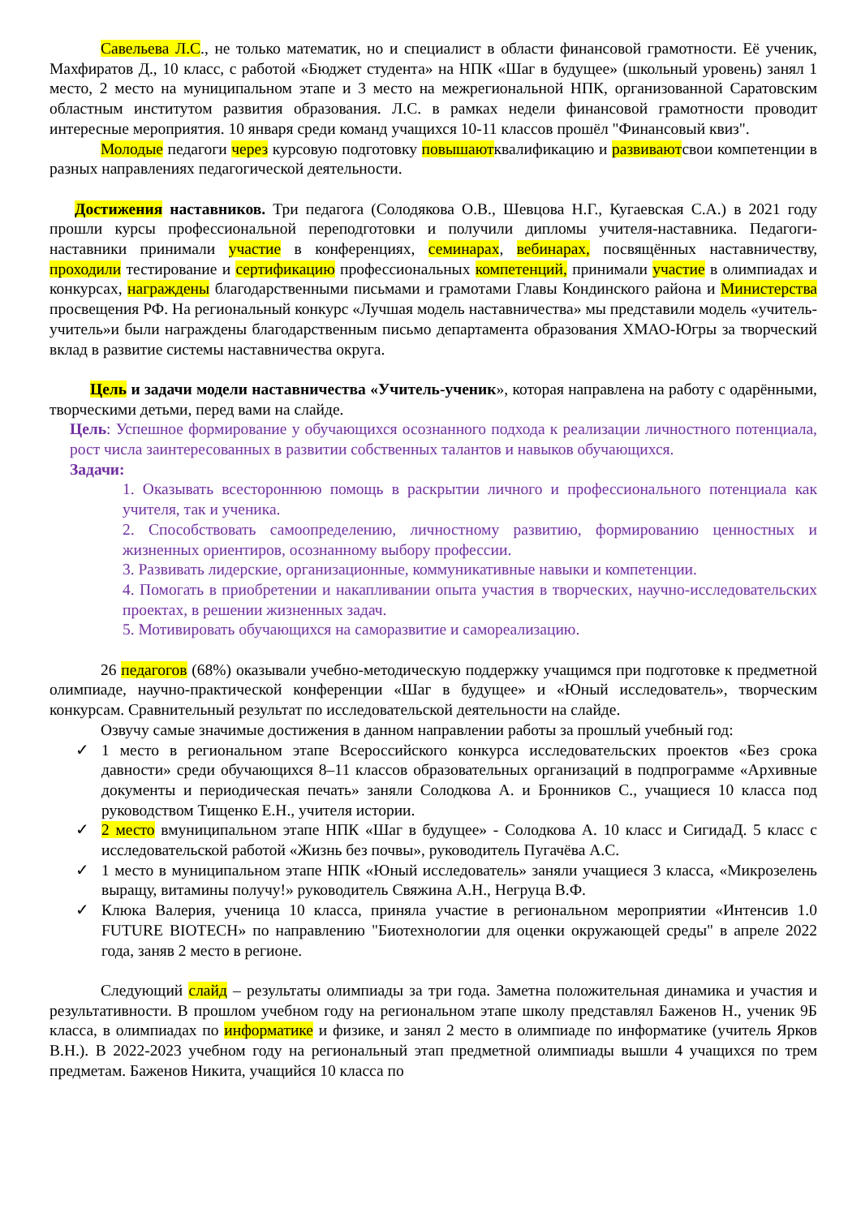Савельева Л.С., не только математик, но и специалист в области финансовой грамотности. Её ученик, Махфиратов Д., 10 класс, с работой «Бюджет студента» на НПК «Шаг в будущее» (школьный уровень) занял 1 место, 2 место на муниципальном этапе и 3 место на межрегиональной НПК, организованной Саратовским областным институтом развития образования. Л.С. в рамках недели финансовой грамотности проводит интересные мероприятия. 10 января среди команд учащихся 10-11 классов прошёл "Финансовый квиз".
Молодые педагоги через курсовую подготовку повышаютквалификацию и развиваютсвои компетенции в разных направлениях педагогической деятельности.
Достижения наставников. Три педагога (Солодякова О.В., Шевцова Н.Г., Кугаевская С.А.) в 2021 году прошли курсы профессиональной переподготовки и получили дипломы учителя-наставника. Педагоги-наставники принимали участие в конференциях, семинарах, вебинарах, посвящённых наставничеству, проходили тестирование и сертификацию профессиональных компетенций, принимали участие в олимпиадах и конкурсах, награждены благодарственными письмами и грамотами Главы Кондинского района и Министерства просвещения РФ. На региональный конкурс «Лучшая модель наставничества» мы представили модель «учитель-учитель»и были награждены благодарственным письмо департамента образования ХМАО-Югры за творческий вклад в развитие системы наставничества округа.
Цель и задачи модели наставничества «Учитель-ученик», которая направлена на работу с одарёнными, творческими детьми, перед вами на слайде.
Цель: Успешное формирование у обучающихся осознанного подхода к реализации личностного потенциала, рост числа заинтересованных в развитии собственных талантов и навыков обучающихся.
Задачи:
1. Оказывать всестороннюю помощь в раскрытии личного и профессионального потенциала как учителя, так и ученика.
2. Способствовать самоопределению, личностному развитию, формированию ценностных и жизненных ориентиров, осознанному выбору профессии.
3. Развивать лидерские, организационные, коммуникативные навыки и компетенции.
4. Помогать в приобретении и накапливании опыта участия в творческих, научно-исследовательских проектах, в решении жизненных задач.
5. Мотивировать обучающихся на саморазвитие и самореализацию.
26 педагогов (68%) оказывали учебно-методическую поддержку учащимся при подготовке к предметной олимпиаде, научно-практической конференции «Шаг в будущее» и «Юный исследователь», творческим конкурсам. Сравнительный результат по исследовательской деятельности на слайде.
Озвучу самые значимые достижения в данном направлении работы за прошлый учебный год:
✓ 1 место в региональном этапе Всероссийского конкурса исследовательских проектов «Без срока давности» среди обучающихся 8–11 классов образовательных организаций в подпрограмме «Архивные документы и периодическая печать» заняли Солодкова А. и Бронников С., учащиеся 10 класса под руководством Тищенко Е.Н., учителя истории.
✓ 2 место вмуниципальном этапе НПК «Шаг в будущее» - Солодкова А. 10 класс и СигидаД. 5 класс с исследовательской работой «Жизнь без почвы», руководитель Пугачёва А.С.
✓ 1 место в муниципальном этапе НПК «Юный исследователь» заняли учащиеся 3 класса, «Микрозелень выращу, витамины получу!» руководитель Свяжина А.Н., Негруца В.Ф.
✓ Клюка Валерия, ученица 10 класса, приняла участие в региональном мероприятии «Интенсив 1.0 FUTURE BIOTECH» по направлению "Биотехнологии для оценки окружающей среды" в апреле 2022 года, заняв 2 место в регионе.
Следующий слайд – результаты олимпиады за три года. Заметна положительная динамика и участия и результативности. В прошлом учебном году на региональном этапе школу представлял Баженов Н., ученик 9Б класса, в олимпиадах по информатике и физике, и занял 2 место в олимпиаде по информатике (учитель Ярков В.Н.). В 2022-2023 учебном году на региональный этап предметной олимпиады вышли 4 учащихся по трем предметам. Баженов Никита, учащийся 10 класса по